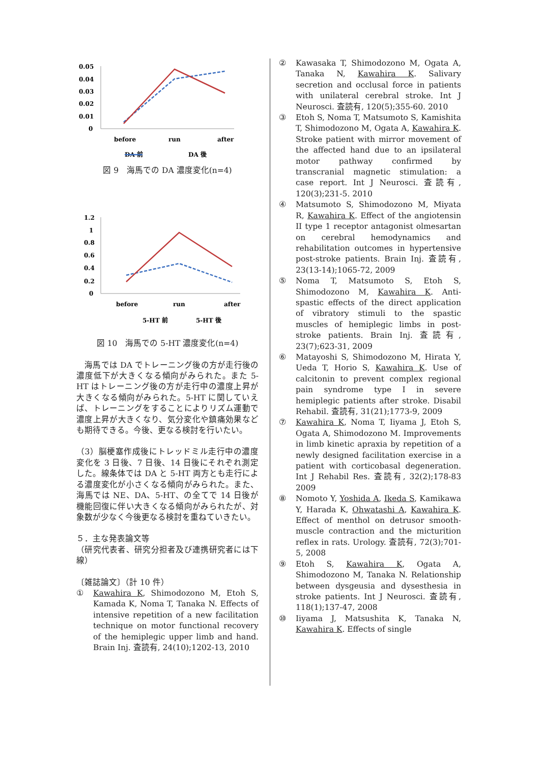0.05
0.04
0.03
0.02
0.01
0
before
run
after
DA 前
DA 後
図 9　海馬での DA 濃度変化(n=4)
1.2
1
0.8
0.6
0.4
0.2
0
before
run
after
5-HT 前
5-HT 後
図 10　海馬での 5-HT 濃度変化(n=4)
　海馬では DA でトレーニング後の方が走行後の濃度低下が大きくなる傾向がみられた。また 5-HT はトレーニング後の方が走行中の濃度上昇が大きくなる傾向がみられた。5-HT に関していえば、トレーニングをすることによりリズム運動で濃度上昇が大きくなり、気分変化や鎮痛効果なども期待できる。今後、更なる検討を行いたい。
（3）脳梗塞作成後にトレッドミル走行中の濃度変化を 3 日後、7 日後、14 日後にそれぞれ測定した。線条体では DA と 5-HT 両方とも走行による濃度変化が小さくなる傾向がみられた。また、海馬では NE、DA、5-HT、の全てで 14 日後が機能回復に伴い大きくなる傾向がみられたが、対象数が少なく今後更なる検討を重ねていきたい。
５．主な発表論文等
（研究代表者、研究分担者及び連携研究者には下線）
〔雑誌論文〕（計 10 件）
① Kawahira K, Shimodozono M, Etoh S, Kamada K, Noma T, Tanaka N. Effects of intensive repetition of a new facilitation technique on motor functional recovery of the hemiplegic upper limb and hand. Brain Inj. 査読有, 24(10);1202-13, 2010
② Kawasaka T, Shimodozono M, Ogata A, Tanaka N, Kawahira K. Salivary secretion and occlusal force in patients with unilateral cerebral stroke. Int J Neurosci. 査読有, 120(5);355-60. 2010
③ Etoh S, Noma T, Matsumoto S, Kamishita T, Shimodozono M, Ogata A, Kawahira K. Stroke patient with mirror movement of the affected hand due to an ipsilateral motor pathway confirmed by transcranial magnetic stimulation: a case report. Int J Neurosci. 査読有, 120(3);231-5. 2010
④ Matsumoto S, Shimodozono M, Miyata R, Kawahira K. Effect of the angiotensin II type 1 receptor antagonist olmesartan on cerebral hemodynamics and rehabilitation outcomes in hypertensive post-stroke patients. Brain Inj. 査読有, 23(13-14);1065-72, 2009
⑤ Noma T, Matsumoto S, Etoh S, Shimodozono M, Kawahira K. Anti-spastic effects of the direct application of vibratory stimuli to the spastic muscles of hemiplegic limbs in post-stroke patients. Brain Inj. 査読有, 23(7);623-31, 2009
⑥ Matayoshi S, Shimodozono M, Hirata Y, Ueda T, Horio S, Kawahira K. Use of calcitonin to prevent complex regional pain syndrome type I in severe hemiplegic patients after stroke. Disabil Rehabil. 査読有, 31(21);1773-9, 2009
⑦ Kawahira K, Noma T, Iiyama J, Etoh S, Ogata A, Shimodozono M. Improvements in limb kinetic apraxia by repetition of a newly designed facilitation exercise in a patient with corticobasal degeneration. Int J Rehabil Res. 査読有, 32(2);178-83 2009
⑧ Nomoto Y, Yoshida A, Ikeda S, Kamikawa Y, Harada K, Ohwatashi A, Kawahira K. Effect of menthol on detrusor smooth-muscle contraction and the micturition reflex in rats. Urology. 査読有, 72(3);701-5, 2008
⑨ Etoh S, Kawahira K, Ogata A, Shimodozono M, Tanaka N. Relationship between dysgeusia and dysesthesia in stroke patients. Int J Neurosci. 査読有, 118(1);137-47, 2008
⑩ Iiyama J, Matsushita K, Tanaka N, Kawahira K. Effects of single